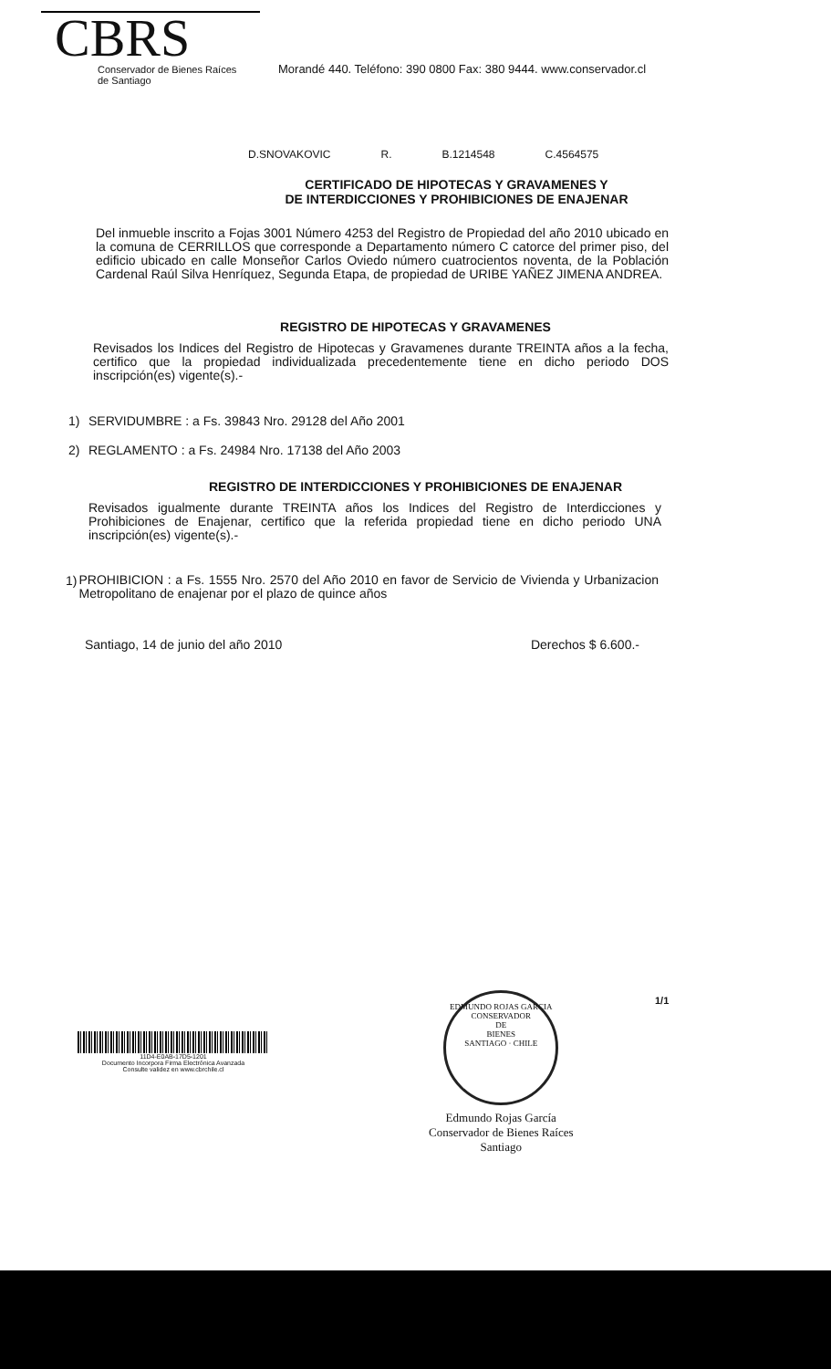CBRS
Conservador de Bienes Raíces
de Santiago
Morandé 440. Teléfono: 390 0800 Fax: 380 9444. www.conservador.cl
D.SNOVAKOVIC R. B.1214548 C.4564575
CERTIFICADO DE HIPOTECAS Y GRAVAMENES Y
DE INTERDICCIONES Y PROHIBICIONES DE ENAJENAR
Del inmueble inscrito a Fojas 3001 Número 4253 del Registro de Propiedad del año 2010 ubicado en la comuna de CERRILLOS que corresponde a Departamento número C catorce del primer piso, del edificio ubicado en calle Monseñor Carlos Oviedo número cuatrocientos noventa, de la Población Cardenal Raúl Silva Henríquez, Segunda Etapa, de propiedad de URIBE YAÑEZ JIMENA ANDREA.
REGISTRO DE HIPOTECAS Y GRAVAMENES
Revisados los Indices del Registro de Hipotecas y Gravamenes durante TREINTA años a la fecha, certifico que la propiedad individualizada precedentemente tiene en dicho periodo DOS inscripción(es) vigente(s).-
1) SERVIDUMBRE : a Fs. 39843 Nro. 29128 del Año 2001
2) REGLAMENTO : a Fs. 24984 Nro. 17138 del Año 2003
REGISTRO DE INTERDICCIONES Y PROHIBICIONES DE ENAJENAR
Revisados igualmente durante TREINTA años los Indices del Registro de Interdicciones y Prohibiciones de Enajenar, certifico que la referida propiedad tiene en dicho periodo UNA inscripción(es) vigente(s).-
1)
PROHIBICION : a Fs. 1555 Nro. 2570 del Año 2010 en favor de Servicio de Vivienda y Urbanizacion Metropolitano de enajenar por el plazo de quince años
Santiago, 14 de junio del año 2010 Derechos $ 6.600.-
11D4-E0AB-17D5-1201
Documento Incorpora Firma Electrónica Avanzada
Consulte validez en www.cbrchile.cl
EDMUNDO ROJAS GARCIA
CONSERVADOR
DE
BIENES
SANTIAGO · CHILE
Edmundo Rojas García
Conservador de Bienes Raíces
Santiago
1/1